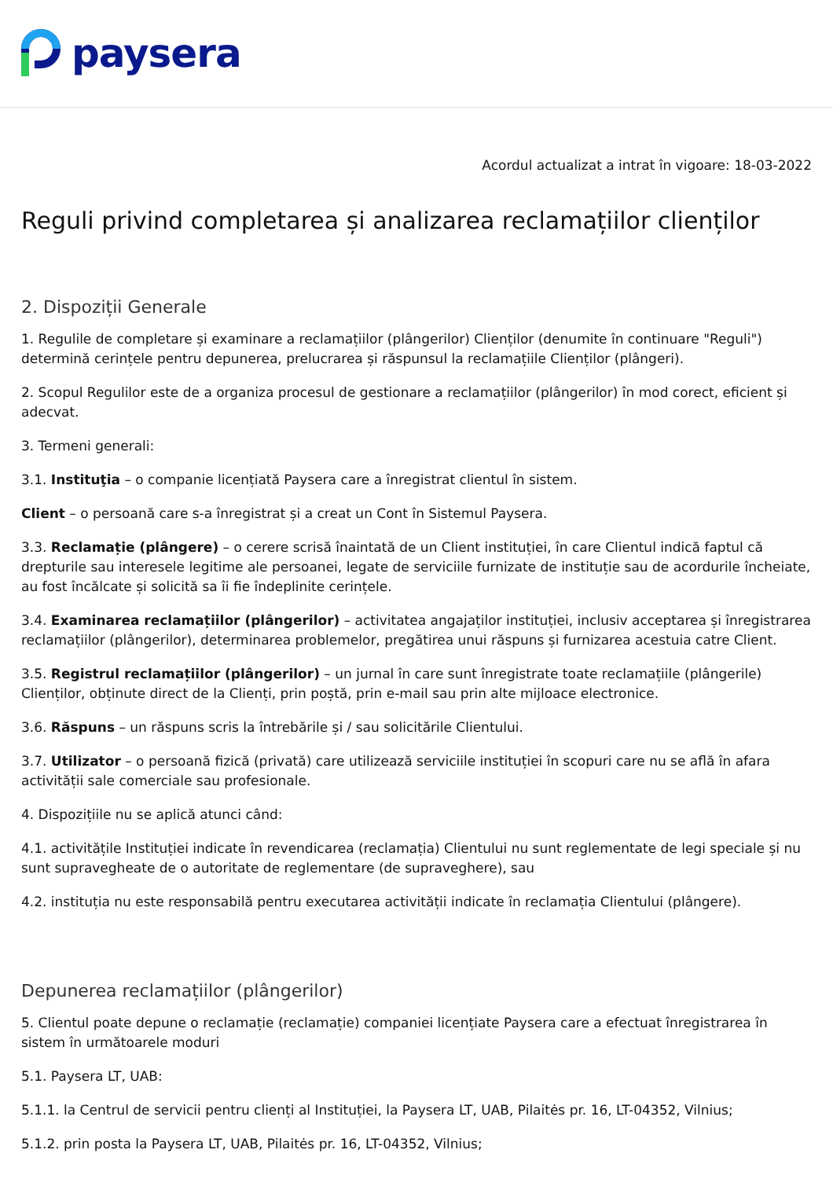paysera
Acordul actualizat a intrat în vigoare: 18-03-2022
Reguli privind completarea și analizarea reclamațiilor clienților
2. Dispoziții Generale
1. Regulile de completare și examinare a reclamațiilor (plângerilor) Clienților (denumite în continuare "Reguli") determină cerințele pentru depunerea, prelucrarea și răspunsul la reclamațiile Clienților (plângeri).
2. Scopul Regulilor este de a organiza procesul de gestionare a reclamațiilor (plângerilor) în mod corect, eficient și adecvat.
3. Termeni generali:
3.1. Instituţia – o companie licențiată Paysera care a înregistrat clientul în sistem.
Client – o persoană care s-a înregistrat și a creat un Cont în Sistemul Paysera.
3.3. Reclamație (plângere) – o cerere scrisă înaintată de un Client instituției, în care Clientul indică faptul că drepturile sau interesele legitime ale persoanei, legate de serviciile furnizate de instituție sau de acordurile încheiate, au fost încălcate și solicită sa îi fie îndeplinite cerințele.
3.4. Examinarea reclamațiilor (plângerilor) – activitatea angajaților instituției, inclusiv acceptarea și înregistrarea reclamațiilor (plângerilor), determinarea problemelor, pregătirea unui răspuns și furnizarea acestuia catre Client.
3.5. Registrul reclamațiilor (plângerilor) – un jurnal în care sunt înregistrate toate reclamațiile (plângerile) Clienților, obținute direct de la Clienți, prin poștă, prin e-mail sau prin alte mijloace electronice.
3.6. Răspuns – un răspuns scris la întrebările și / sau solicitările Clientului.
3.7. Utilizator – o persoană fizică (privată) care utilizează serviciile instituției în scopuri care nu se află în afara activității sale comerciale sau profesionale.
4. Dispozițiile nu se aplică atunci când:
4.1. activitățile Instituției indicate în revendicarea (reclamația) Clientului nu sunt reglementate de legi speciale și nu sunt supravegheate de o autoritate de reglementare (de supraveghere), sau
4.2. instituția nu este responsabilă pentru executarea activității indicate în reclamația Clientului (plângere).
Depunerea reclamațiilor (plângerilor)
5. Clientul poate depune o reclamație (reclamație) companiei licențiate Paysera care a efectuat înregistrarea în sistem în următoarele moduri
5.1. Paysera LT, UAB:
5.1.1. la Centrul de servicii pentru clienți al Instituției, la Paysera LT, UAB, Pilaitės pr. 16, LT-04352, Vilnius;
5.1.2. prin posta la Paysera LT, UAB, Pilaitės pr. 16, LT-04352, Vilnius;